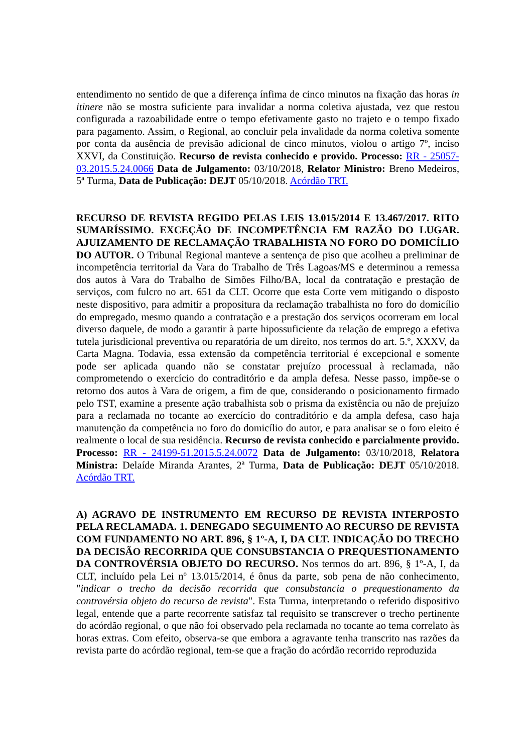entendimento no sentido de que a diferença ínfima de cinco minutos na fixação das horas in itinere não se mostra suficiente para invalidar a norma coletiva ajustada, vez que restou configurada a razoabilidade entre o tempo efetivamente gasto no trajeto e o tempo fixado para pagamento. Assim, o Regional, ao concluir pela invalidade da norma coletiva somente por conta da ausência de previsão adicional de cinco minutos, violou o artigo 7º, inciso XXVI, da Constituição. Recurso de revista conhecido e provido. Processo: RR - 25057-03.2015.5.24.0066 Data de Julgamento: 03/10/2018, Relator Ministro: Breno Medeiros, 5ª Turma, Data de Publicação: DEJT 05/10/2018. Acórdão TRT.
RECURSO DE REVISTA REGIDO PELAS LEIS 13.015/2014 E 13.467/2017. RITO SUMARÍSSIMO. EXCEÇÃO DE INCOMPETÊNCIA EM RAZÃO DO LUGAR. AJUIZAMENTO DE RECLAMAÇÃO TRABALHISTA NO FORO DO DOMICÍLIO DO AUTOR. O Tribunal Regional manteve a sentença de piso que acolheu a preliminar de incompetência territorial da Vara do Trabalho de Três Lagoas/MS e determinou a remessa dos autos à Vara do Trabalho de Simões Filho/BA, local da contratação e prestação de serviços, com fulcro no art. 651 da CLT. Ocorre que esta Corte vem mitigando o disposto neste dispositivo, para admitir a propositura da reclamação trabalhista no foro do domicílio do empregado, mesmo quando a contratação e a prestação dos serviços ocorreram em local diverso daquele, de modo a garantir à parte hipossuficiente da relação de emprego a efetiva tutela jurisdicional preventiva ou reparatória de um direito, nos termos do art. 5.º, XXXV, da Carta Magna. Todavia, essa extensão da competência territorial é excepcional e somente pode ser aplicada quando não se constatar prejuízo processual à reclamada, não comprometendo o exercício do contraditório e da ampla defesa. Nesse passo, impõe-se o retorno dos autos à Vara de origem, a fim de que, considerando o posicionamento firmado pelo TST, examine a presente ação trabalhista sob o prisma da existência ou não de prejuízo para a reclamada no tocante ao exercício do contraditório e da ampla defesa, caso haja manutenção da competência no foro do domicílio do autor, e para analisar se o foro eleito é realmente o local de sua residência. Recurso de revista conhecido e parcialmente provido. Processo: RR - 24199-51.2015.5.24.0072 Data de Julgamento: 03/10/2018, Relatora Ministra: Delaíde Miranda Arantes, 2ª Turma, Data de Publicação: DEJT 05/10/2018. Acórdão TRT.
A) AGRAVO DE INSTRUMENTO EM RECURSO DE REVISTA INTERPOSTO PELA RECLAMADA. 1. DENEGADO SEGUIMENTO AO RECURSO DE REVISTA COM FUNDAMENTO NO ART. 896, § 1º-A, I, DA CLT. INDICAÇÃO DO TRECHO DA DECISÃO RECORRIDA QUE CONSUBSTANCIA O PREQUESTIONAMENTO DA CONTROVÉRSIA OBJETO DO RECURSO. Nos termos do art. 896, § 1º-A, I, da CLT, incluído pela Lei nº 13.015/2014, é ônus da parte, sob pena de não conhecimento, "indicar o trecho da decisão recorrida que consubstancia o prequestionamento da controvérsia objeto do recurso de revista". Esta Turma, interpretando o referido dispositivo legal, entende que a parte recorrente satisfaz tal requisito se transcrever o trecho pertinente do acórdão regional, o que não foi observado pela reclamada no tocante ao tema correlato às horas extras. Com efeito, observa-se que embora a agravante tenha transcrito nas razões da revista parte do acórdão regional, tem-se que a fração do acórdão recorrido reproduzida